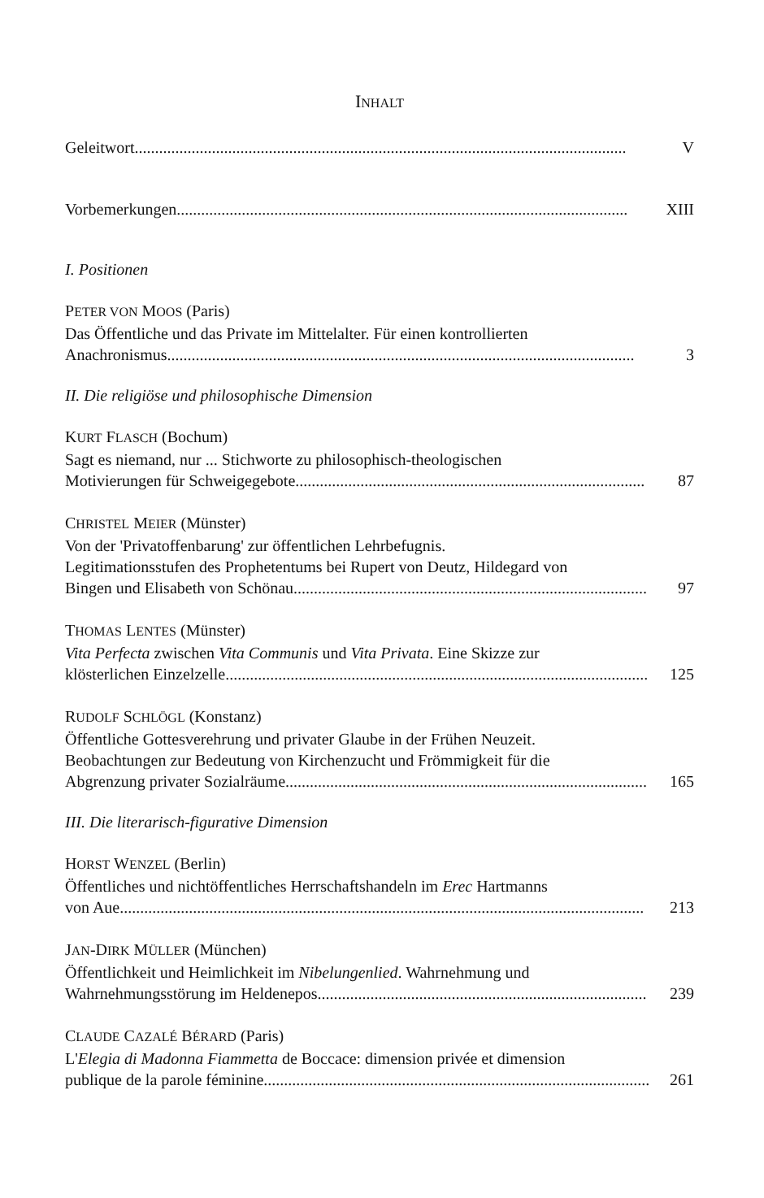INHALT
Geleitwort......................................................................................................................... V
Vorbemerkungen............................................................................................................... XIII
I. Positionen
PETER VON MOOS (Paris)
Das Öffentliche und das Private im Mittelalter. Für einen kontrollierten
Anachronismus................................................................................................................... 3
II. Die religiöse und philosophische Dimension
KURT FLASCH (Bochum)
Sagt es niemand, nur ... Stichworte zu philosophisch-theologischen
Motivierungen für Schweigegebote...................................................................................... 87
CHRISTEL MEIER (Münster)
Von der 'Privatoffenbarung' zur öffentlichen Lehrbefugnis.
Legitimationsstufen des Prophetentums bei Rupert von Deutz, Hildegard von
Bingen und Elisabeth von Schönau....................................................................................... 97
THOMAS LENTES (Münster)
Vita Perfecta zwischen Vita Communis und Vita Privata. Eine Skizze zur
klösterlichen Einzelzelle........................................................................................................ 125
RUDOLF SCHLÖGL (Konstanz)
Öffentliche Gottesverehrung und privater Glaube in der Frühen Neuzeit.
Beobachtungen zur Bedeutung von Kirchenzucht und Frömmigkeit für die
Abgrenzung privater Sozialräume......................................................................................... 165
III. Die literarisch-figurative Dimension
HORST WENZEL (Berlin)
Öffentliches und nichtöffentliches Herrschaftshandeln im Erec Hartmanns
von Aue................................................................................................................................. 213
JAN-DIRK MÜLLER (München)
Öffentlichkeit und Heimlichkeit im Nibelungenlied. Wahrnehmung und
Wahrnehmungsstörung im Heldenepos................................................................................. 239
CLAUDE CAZALÉ BÉRARD (Paris)
L'Elegia di Madonna Fiammetta de Boccace: dimension privée et dimension
publique de la parole féminine............................................................................................... 261